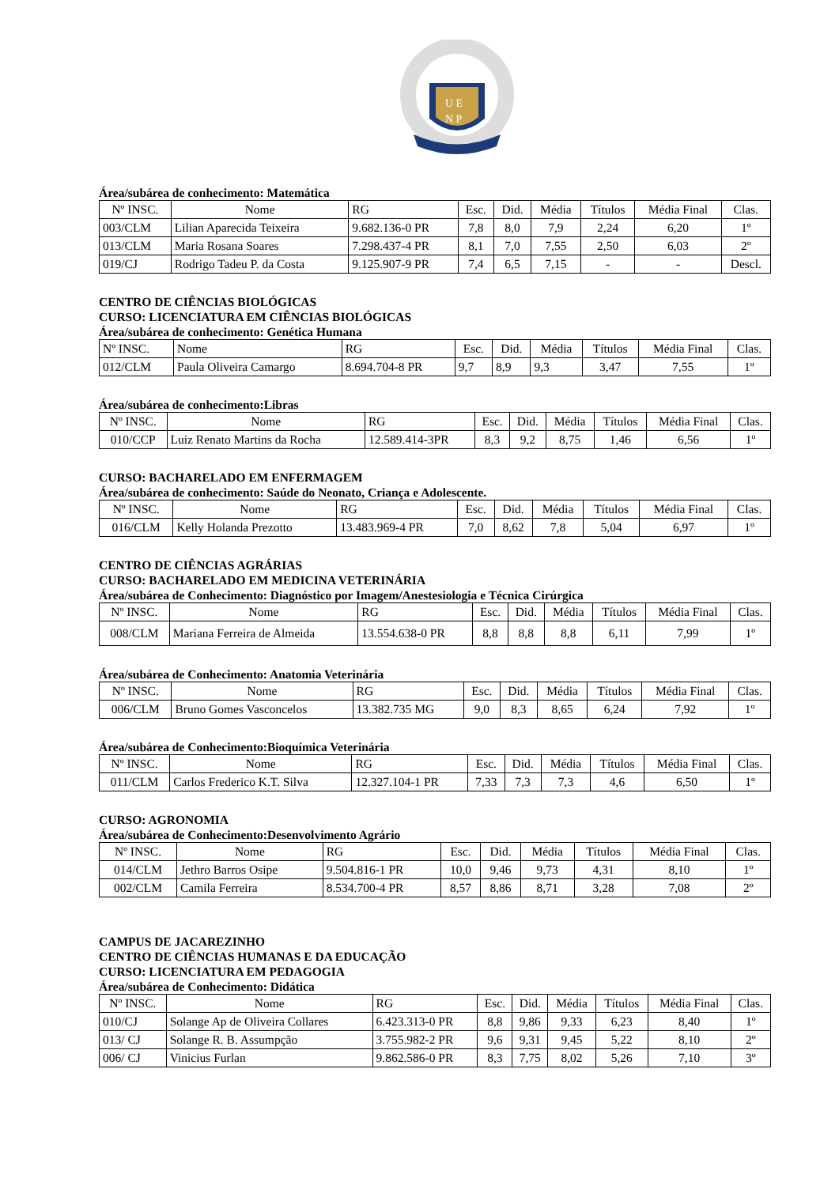U E
N P
Área/subárea de conhecimento: Matemática
| Nº INSC. | Nome | RG | Esc. | Did. | Média | Títulos | Média Final | Clas. |
| --- | --- | --- | --- | --- | --- | --- | --- | --- |
| 003/CLM | Lilian Aparecida Teixeira | 9.682.136-0 PR | 7,8 | 8,0 | 7,9 | 2,24 | 6,20 | 1º |
| 013/CLM | Maria Rosana Soares | 7.298.437-4 PR | 8,1 | 7,0 | 7,55 | 2,50 | 6,03 | 2º |
| 019/CJ | Rodrigo Tadeu P. da Costa | 9.125.907-9 PR | 7,4 | 6,5 | 7,15 | - | - | Descl. |
CENTRO DE CIÊNCIAS BIOLÓGICAS
CURSO: LICENCIATURA EM CIÊNCIAS BIOLÓGICAS
Área/subárea de conhecimento: Genética Humana
| Nº INSC. | Nome | RG | Esc. | Did. | Média | Títulos | Média Final | Clas. |
| --- | --- | --- | --- | --- | --- | --- | --- | --- |
| 012/CLM | Paula Oliveira Camargo | 8.694.704-8 PR | 9,7 | 8,9 | 9,3 | 3,47 | 7,55 | 1º |
Área/subárea de conhecimento:Libras
| Nº INSC. | Nome | RG | Esc. | Did. | Média | Títulos | Média Final | Clas. |
| --- | --- | --- | --- | --- | --- | --- | --- | --- |
| 010/CCP | Luiz Renato Martins da Rocha | 12.589.414-3PR | 8,3 | 9,2 | 8,75 | 1,46 | 6,56 | 1º |
CURSO: BACHARELADO EM ENFERMAGEM
Área/subárea de conhecimento: Saúde do Neonato, Criança e Adolescente.
| Nº INSC. | Nome | RG | Esc. | Did. | Média | Títulos | Média Final | Clas. |
| --- | --- | --- | --- | --- | --- | --- | --- | --- |
| 016/CLM | Kelly Holanda Prezotto | 13.483.969-4 PR | 7,0 | 8,62 | 7,8 | 5,04 | 6,97 | 1º |
CENTRO DE CIÊNCIAS AGRÁRIAS
CURSO: BACHARELADO EM MEDICINA VETERINÁRIA
Área/subárea de Conhecimento: Diagnóstico por Imagem/Anestesiologia e Técnica Cirúrgica
| Nº INSC. | Nome | RG | Esc. | Did. | Média | Títulos | Média Final | Clas. |
| --- | --- | --- | --- | --- | --- | --- | --- | --- |
| 008/CLM | Mariana Ferreira de Almeida | 13.554.638-0 PR | 8,8 | 8,8 | 8,8 | 6,11 | 7,99 | 1º |
Área/subárea de Conhecimento: Anatomia Veterinária
| Nº INSC. | Nome | RG | Esc. | Did. | Média | Títulos | Média Final | Clas. |
| --- | --- | --- | --- | --- | --- | --- | --- | --- |
| 006/CLM | Bruno Gomes Vasconcelos | 13.382.735 MG | 9,0 | 8,3 | 8,65 | 6,24 | 7,92 | 1º |
Área/subárea de Conhecimento:Bioquímica Veterinária
| Nº INSC. | Nome | RG | Esc. | Did. | Média | Títulos | Média Final | Clas. |
| --- | --- | --- | --- | --- | --- | --- | --- | --- |
| 011/CLM | Carlos Frederico K.T. Silva | 12.327.104-1 PR | 7,33 | 7,3 | 7,3 | 4,6 | 6,50 | 1º |
CURSO: AGRONOMIA
Área/subárea de Conhecimento:Desenvolvimento Agrário
| Nº INSC. | Nome | RG | Esc. | Did. | Média | Títulos | Média Final | Clas. |
| --- | --- | --- | --- | --- | --- | --- | --- | --- |
| 014/CLM | Jethro Barros Osipe | 9.504.816-1 PR | 10,0 | 9,46 | 9,73 | 4,31 | 8,10 | 1º |
| 002/CLM | Camila Ferreira | 8.534.700-4 PR | 8,57 | 8,86 | 8,71 | 3,28 | 7,08 | 2º |
CAMPUS DE JACAREZINHO
CENTRO DE CIÊNCIAS HUMANAS E DA EDUCAÇÃO
CURSO: LICENCIATURA EM PEDAGOGIA
Área/subárea de Conhecimento: Didática
| Nº INSC. | Nome | RG | Esc. | Did. | Média | Títulos | Média Final | Clas. |
| --- | --- | --- | --- | --- | --- | --- | --- | --- |
| 010/CJ | Solange Ap de Oliveira Collares | 6.423.313-0 PR | 8,8 | 9,86 | 9,33 | 6,23 | 8,40 | 1º |
| 013/ CJ | Solange R. B. Assumpção | 3.755.982-2 PR | 9,6 | 9,31 | 9,45 | 5,22 | 8,10 | 2º |
| 006/ CJ | Vinicius Furlan | 9.862.586-0 PR | 8,3 | 7,75 | 8,02 | 5,26 | 7,10 | 3º |